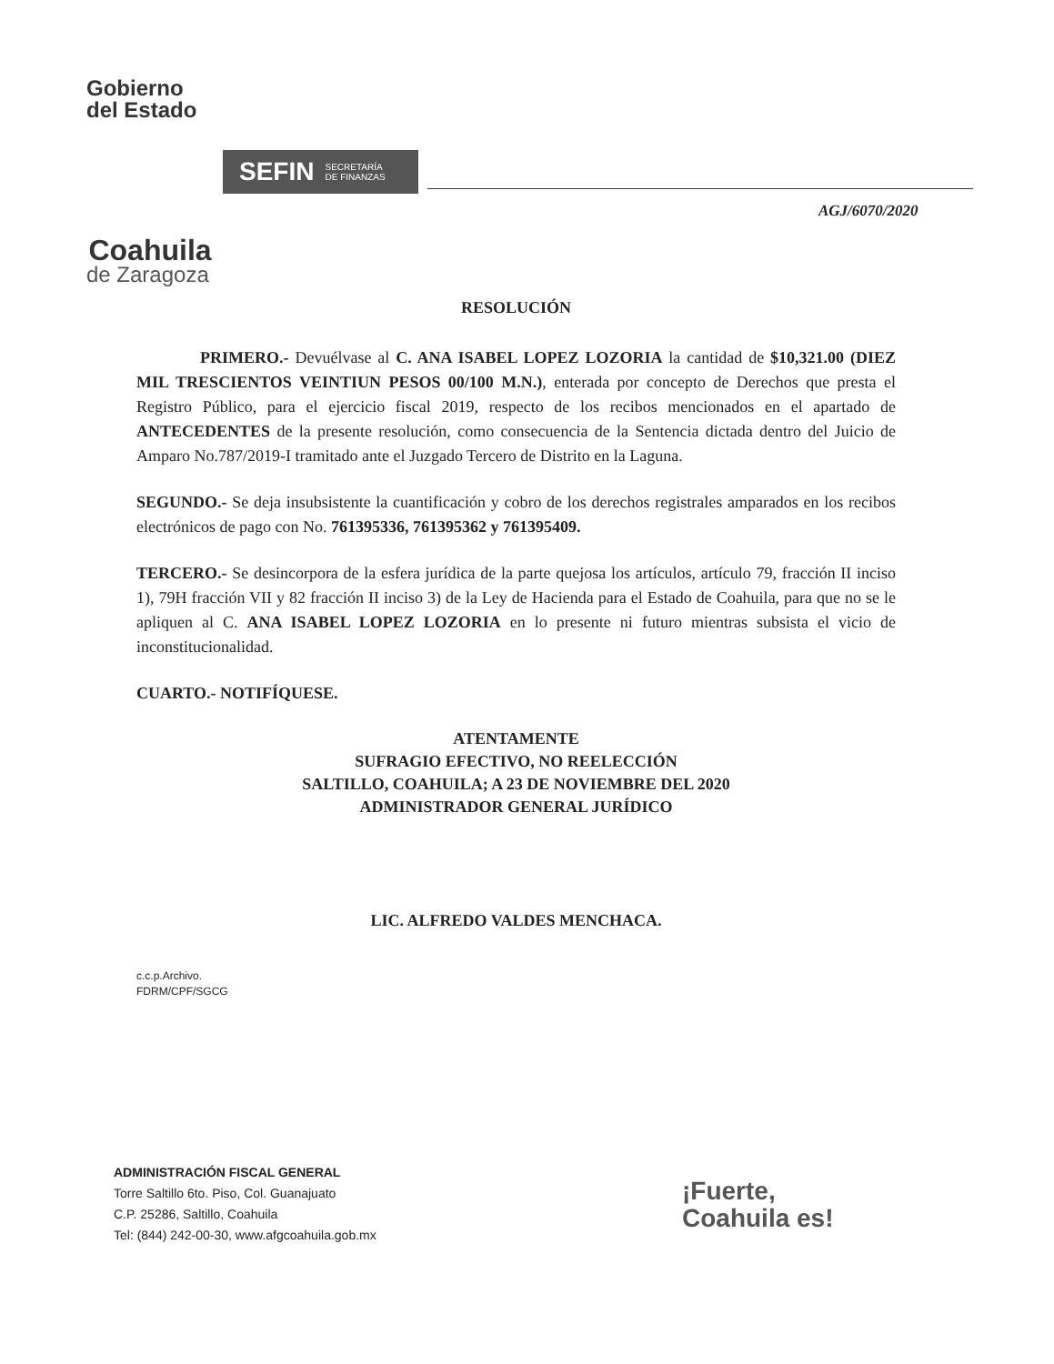Gobierno
del Estado
Coahuila
de Zaragoza
SEFIN SECRETARÍA
DE FINANZAS
AGJ/6070/2020
RESOLUCIÓN
PRIMERO.- Devuélvase al C. ANA ISABEL LOPEZ LOZORIA la cantidad de $10,321.00 (DIEZ MIL TRESCIENTOS VEINTIUN PESOS 00/100 M.N.), enterada por concepto de Derechos que presta el Registro Público, para el ejercicio fiscal 2019, respecto de los recibos mencionados en el apartado de ANTECEDENTES de la presente resolución, como consecuencia de la Sentencia dictada dentro del Juicio de Amparo No.787/2019-I tramitado ante el Juzgado Tercero de Distrito en la Laguna.
SEGUNDO.- Se deja insubsistente la cuantificación y cobro de los derechos registrales amparados en los recibos electrónicos de pago con No. 761395336, 761395362 y 761395409.
TERCERO.- Se desincorpora de la esfera jurídica de la parte quejosa los artículos, artículo 79, fracción II inciso 1), 79H fracción VII y 82 fracción II inciso 3) de la Ley de Hacienda para el Estado de Coahuila, para que no se le apliquen al C. ANA ISABEL LOPEZ LOZORIA en lo presente ni futuro mientras subsista el vicio de inconstitucionalidad.
CUARTO.- NOTIFÍQUESE.
ATENTAMENTE
SUFRAGIO EFECTIVO, NO REELECCIÓN
SALTILLO, COAHUILA; A 23 DE NOVIEMBRE DEL 2020
ADMINISTRADOR GENERAL JURÍDICO
LIC. ALFREDO VALDES MENCHACA.
c.c.p.Archivo.
FDRM/CPF/SGCG
ADMINISTRACIÓN FISCAL GENERAL
Torre Saltillo 6to. Piso, Col. Guanajuato
C.P. 25286, Saltillo, Coahuila
Tel: (844) 242-00-30, www.afgcoahuila.gob.mx
¡Fuerte,
Coahuila es!